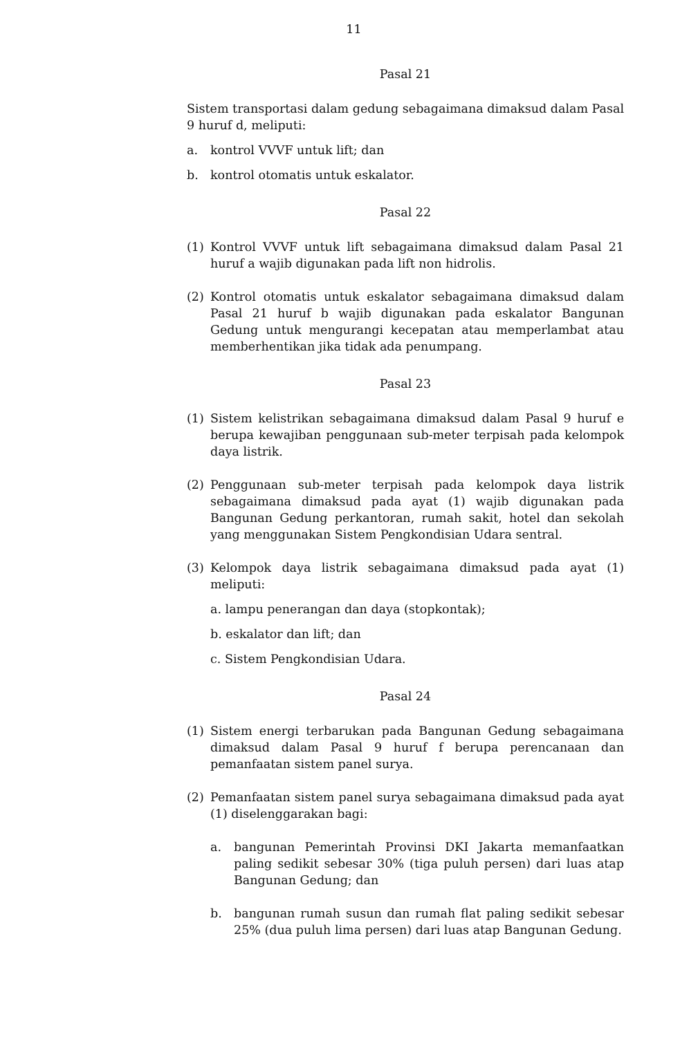11
Pasal 21
Sistem transportasi dalam gedung sebagaimana dimaksud dalam Pasal 9 huruf d, meliputi:
a. kontrol VVVF untuk lift; dan
b. kontrol otomatis untuk eskalator.
Pasal 22
(1) Kontrol VVVF untuk lift sebagaimana dimaksud dalam Pasal 21 huruf a wajib digunakan pada lift non hidrolis.
(2) Kontrol otomatis untuk eskalator sebagaimana dimaksud dalam Pasal 21 huruf b wajib digunakan pada eskalator Bangunan Gedung untuk mengurangi kecepatan atau memperlambat atau memberhentikan jika tidak ada penumpang.
Pasal 23
(1) Sistem kelistrikan sebagaimana dimaksud dalam Pasal 9 huruf e berupa kewajiban penggunaan sub-meter terpisah pada kelompok daya listrik.
(2) Penggunaan sub-meter terpisah pada kelompok daya listrik sebagaimana dimaksud pada ayat (1) wajib digunakan pada Bangunan Gedung perkantoran, rumah sakit, hotel dan sekolah yang menggunakan Sistem Pengkondisian Udara sentral.
(3) Kelompok daya listrik sebagaimana dimaksud pada ayat (1) meliputi:
a. lampu penerangan dan daya (stopkontak);
b. eskalator dan lift; dan
c. Sistem Pengkondisian Udara.
Pasal 24
(1) Sistem energi terbarukan pada Bangunan Gedung sebagaimana dimaksud dalam Pasal 9 huruf f berupa perencanaan dan pemanfaatan sistem panel surya.
(2) Pemanfaatan sistem panel surya sebagaimana dimaksud pada ayat (1) diselenggarakan bagi:
a. bangunan Pemerintah Provinsi DKI Jakarta memanfaatkan paling sedikit sebesar 30% (tiga puluh persen) dari luas atap Bangunan Gedung; dan
b. bangunan rumah susun dan rumah flat paling sedikit sebesar 25% (dua puluh lima persen) dari luas atap Bangunan Gedung.